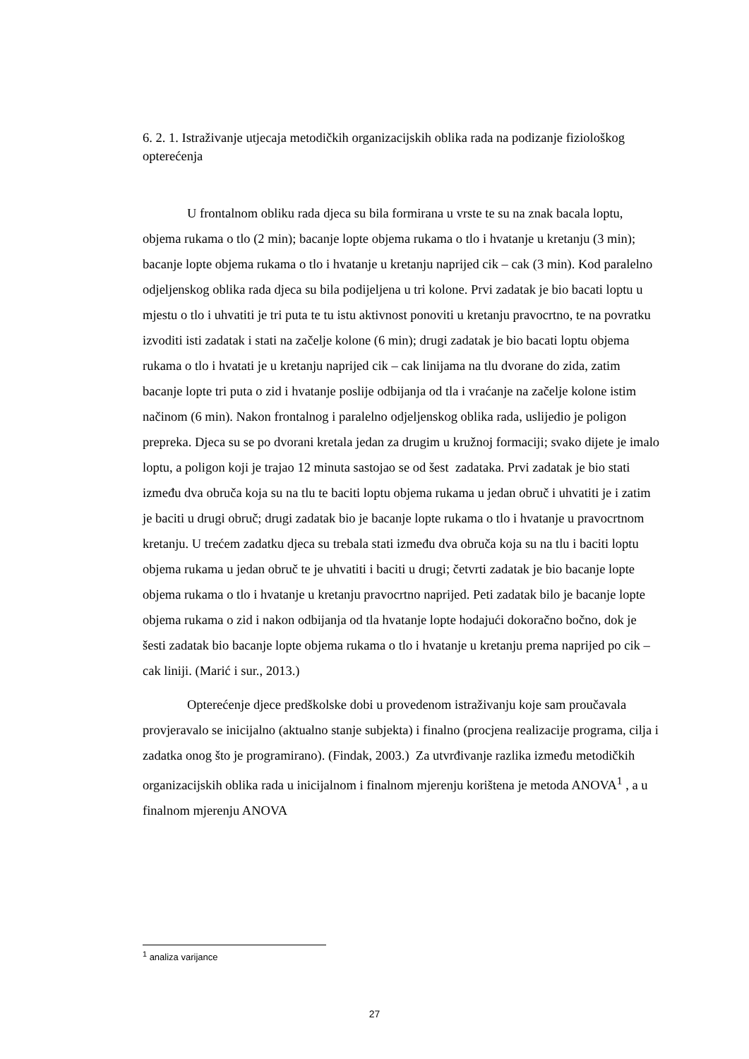6. 2. 1. Istraživanje utjecaja metodičkih organizacijskih oblika rada na podizanje fiziološkog opterećenja
U frontalnom obliku rada djeca su bila formirana u vrste te su na znak bacala loptu, objema rukama o tlo (2 min); bacanje lopte objema rukama o tlo i hvatanje u kretanju (3 min); bacanje lopte objema rukama o tlo i hvatanje u kretanju naprijed cik – cak (3 min). Kod paralelno odjeljenskog oblika rada djeca su bila podijeljena u tri kolone. Prvi zadatak je bio bacati loptu u mjestu o tlo i uhvatiti je tri puta te tu istu aktivnost ponoviti u kretanju pravocrtno, te na povratku izvoditi isti zadatak i stati na začelje kolone (6 min); drugi zadatak je bio bacati loptu objema rukama o tlo i hvatati je u kretanju naprijed cik – cak linijama na tlu dvorane do zida, zatim bacanje lopte tri puta o zid i hvatanje poslije odbijanja od tla i vraćanje na začelje kolone istim načinom (6 min). Nakon frontalnog i paralelno odjeljenskog oblika rada, uslijedio je poligon prepreka. Djeca su se po dvorani kretala jedan za drugim u kružnoj formaciji; svako dijete je imalo loptu, a poligon koji je trajao 12 minuta sastojao se od šest zadataka. Prvi zadatak je bio stati između dva obruča koja su na tlu te baciti loptu objema rukama u jedan obruč i uhvatiti je i zatim je baciti u drugi obruč; drugi zadatak bio je bacanje lopte rukama o tlo i hvatanje u pravocrtnom kretanju. U trećem zadatku djeca su trebala stati između dva obruča koja su na tlu i baciti loptu objema rukama u jedan obruč te je uhvatiti i baciti u drugi; četvrti zadatak je bio bacanje lopte objema rukama o tlo i hvatanje u kretanju pravocrtno naprijed. Peti zadatak bilo je bacanje lopte objema rukama o zid i nakon odbijanja od tla hvatanje lopte hodajući dokoračno bočno, dok je šesti zadatak bio bacanje lopte objema rukama o tlo i hvatanje u kretanju prema naprijed po cik – cak liniji. (Marić i sur., 2013.)
Opterećenje djece predškolske dobi u provedenom istraživanju koje sam proučavala provjeravalo se inicijalno (aktualno stanje subjekta) i finalno (procjena realizacije programa, cilja i zadatka onog što je programirano). (Findak, 2003.) Za utvrđivanje razlika između metodičkih organizacijskih oblika rada u inicijalnom i finalnom mjerenju korištena je metoda ANOVA<sup>1</sup> , a u finalnom mjerenju ANOVA
<sup>1</sup> analiza varijance
27